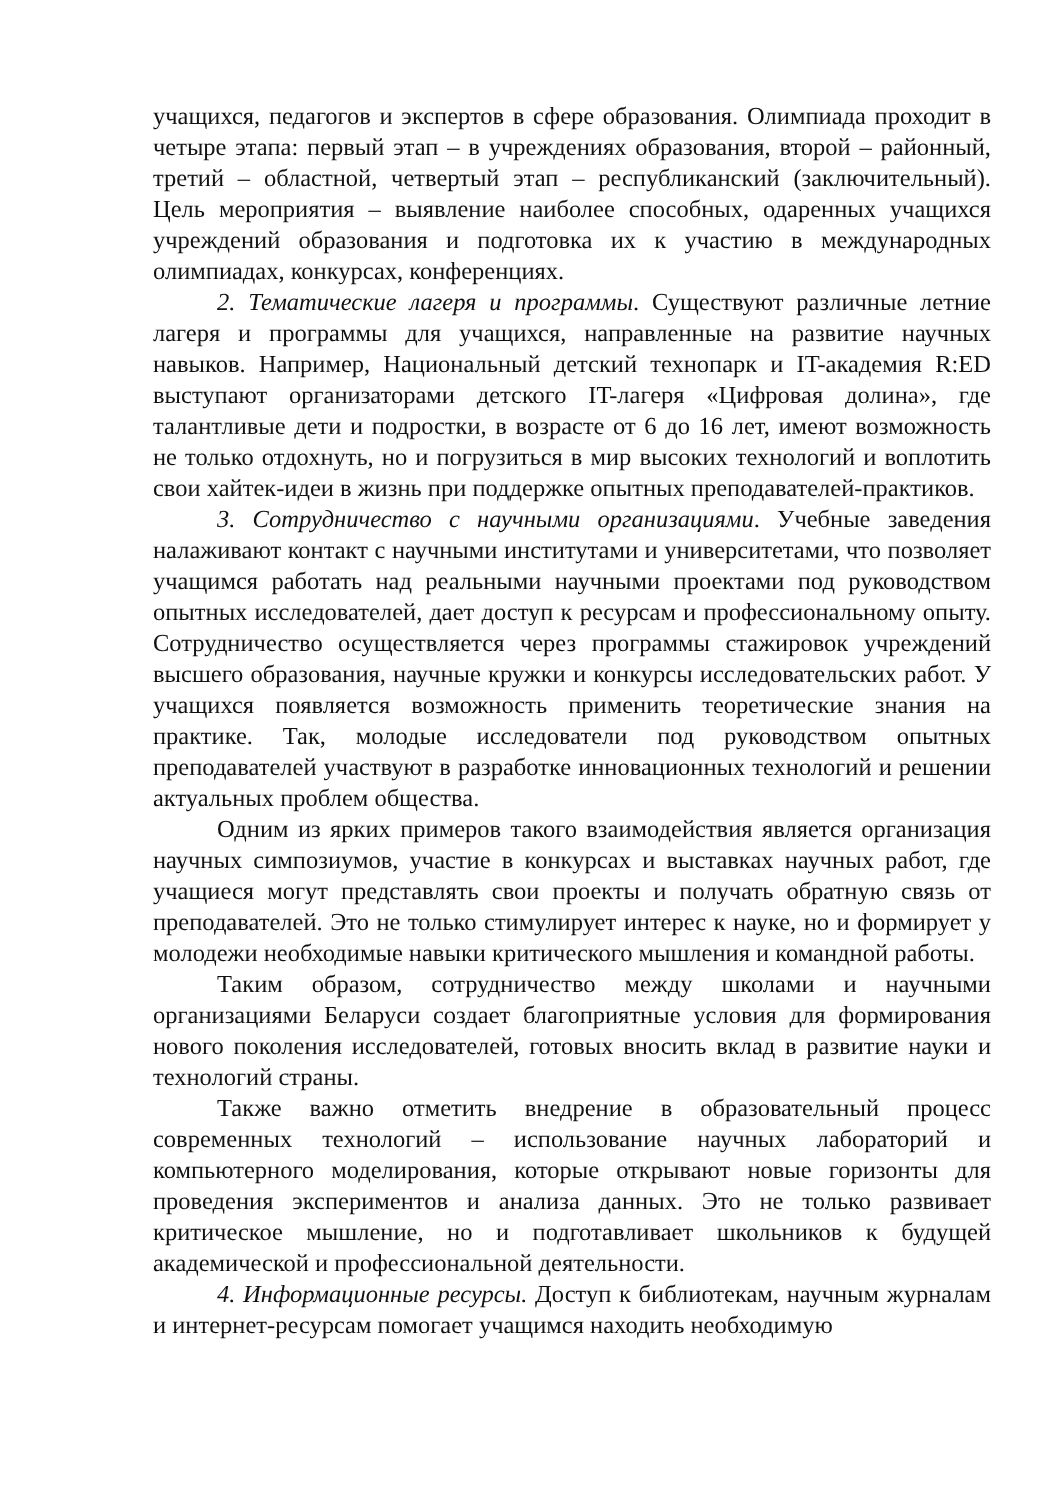учащихся, педагогов и экспертов в сфере образования. Олимпиада проходит в четыре этапа: первый этап – в учреждениях образования, второй – районный, третий – областной, четвертый этап – республиканский (заключительный). Цель мероприятия – выявление наиболее способных, одаренных учащихся учреждений образования и подготовка их к участию в международных олимпиадах, конкурсах, конференциях.
2. Тематические лагеря и программы. Существуют различные летние лагеря и программы для учащихся, направленные на развитие научных навыков. Например, Национальный детский технопарк и IT-академия R:ED выступают организаторами детского IT-лагеря «Цифровая долина», где талантливые дети и подростки, в возрасте от 6 до 16 лет, имеют возможность не только отдохнуть, но и погрузиться в мир высоких технологий и воплотить свои хайтек-идеи в жизнь при поддержке опытных преподавателей-практиков.
3. Сотрудничество с научными организациями. Учебные заведения налаживают контакт с научными институтами и университетами, что позволяет учащимся работать над реальными научными проектами под руководством опытных исследователей, дает доступ к ресурсам и профессиональному опыту. Сотрудничество осуществляется через программы стажировок учреждений высшего образования, научные кружки и конкурсы исследовательских работ. У учащихся появляется возможность применить теоретические знания на практике. Так, молодые исследователи под руководством опытных преподавателей участвуют в разработке инновационных технологий и решении актуальных проблем общества.
Одним из ярких примеров такого взаимодействия является организация научных симпозиумов, участие в конкурсах и выставках научных работ, где учащиеся могут представлять свои проекты и получать обратную связь от преподавателей. Это не только стимулирует интерес к науке, но и формирует у молодежи необходимые навыки критического мышления и командной работы.
Таким образом, сотрудничество между школами и научными организациями Беларуси создает благоприятные условия для формирования нового поколения исследователей, готовых вносить вклад в развитие науки и технологий страны.
Также важно отметить внедрение в образовательный процесс современных технологий – использование научных лабораторий и компьютерного моделирования, которые открывают новые горизонты для проведения экспериментов и анализа данных. Это не только развивает критическое мышление, но и подготавливает школьников к будущей академической и профессиональной деятельности.
4. Информационные ресурсы. Доступ к библиотекам, научным журналам и интернет-ресурсам помогает учащимся находить необходимую